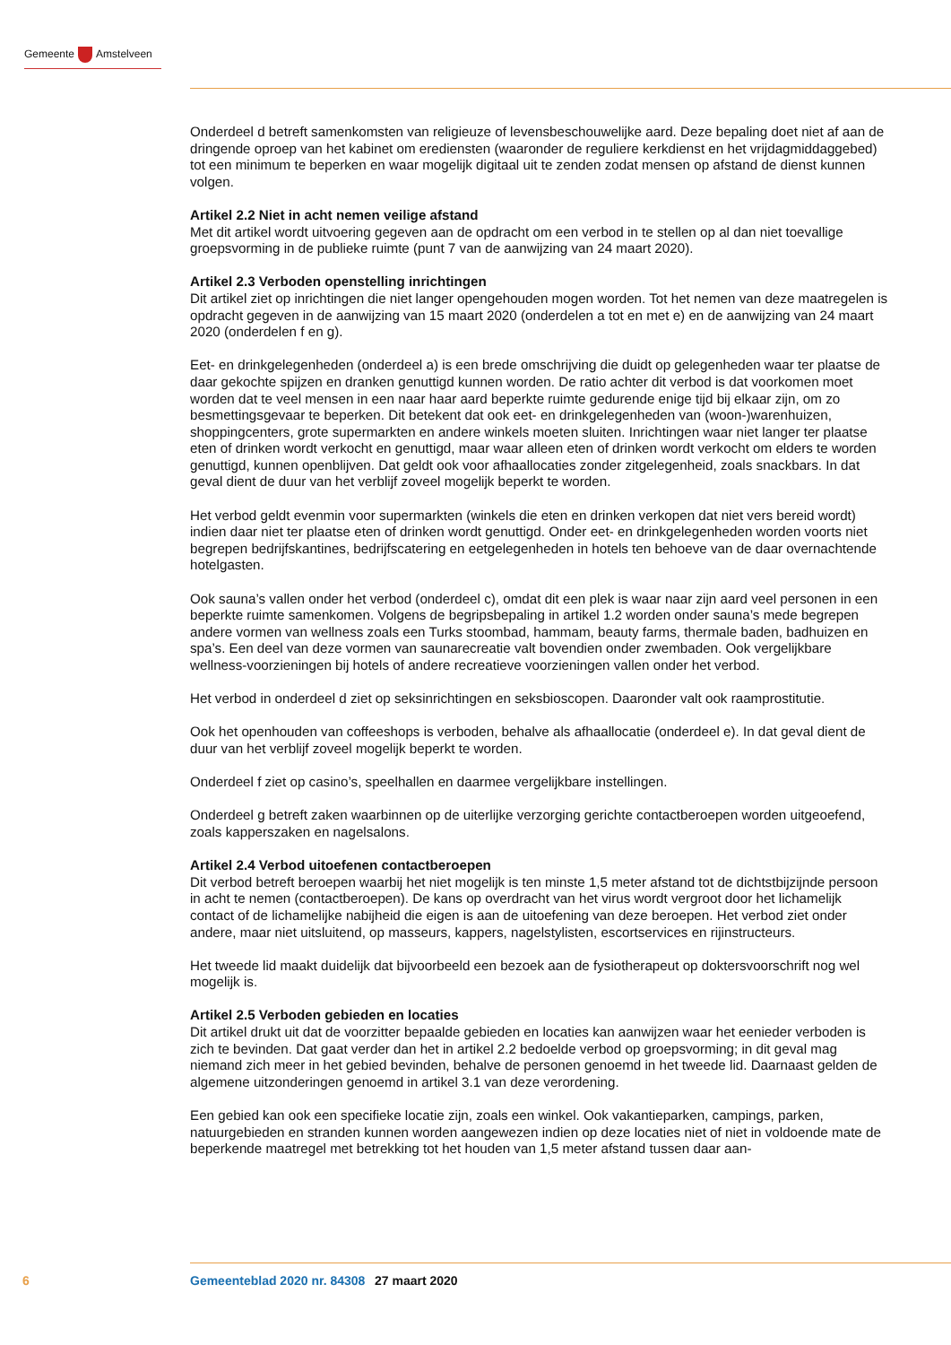Gemeente Amstelveen
Onderdeel d betreft samenkomsten van religieuze of levensbeschouwelijke aard. Deze bepaling doet niet af aan de dringende oproep van het kabinet om erediensten (waaronder de reguliere kerkdienst en het vrijdagmiddaggebed) tot een minimum te beperken en waar mogelijk digitaal uit te zenden zodat mensen op afstand de dienst kunnen volgen.
Artikel 2.2 Niet in acht nemen veilige afstand
Met dit artikel wordt uitvoering gegeven aan de opdracht om een verbod in te stellen op al dan niet toevallige groepsvorming in de publieke ruimte (punt 7 van de aanwijzing van 24 maart 2020).
Artikel 2.3 Verboden openstelling inrichtingen
Dit artikel ziet op inrichtingen die niet langer opengehouden mogen worden. Tot het nemen van deze maatregelen is opdracht gegeven in de aanwijzing van 15 maart 2020 (onderdelen a tot en met e) en de aanwijzing van 24 maart 2020 (onderdelen f en g).
Eet- en drinkgelegenheden (onderdeel a) is een brede omschrijving die duidt op gelegenheden waar ter plaatse de daar gekochte spijzen en dranken genuttigd kunnen worden. De ratio achter dit verbod is dat voorkomen moet worden dat te veel mensen in een naar haar aard beperkte ruimte gedurende enige tijd bij elkaar zijn, om zo besmettingsgevaar te beperken. Dit betekent dat ook eet- en drinkgelegenheden van (woon-)warenhuizen, shoppingcenters, grote supermarkten en andere winkels moeten sluiten. Inrichtingen waar niet langer ter plaatse eten of drinken wordt verkocht en genuttigd, maar waar alleen eten of drinken wordt verkocht om elders te worden genuttigd, kunnen openblijven. Dat geldt ook voor afhaallocaties zonder zitgelegenheid, zoals snackbars. In dat geval dient de duur van het verblijf zoveel mogelijk beperkt te worden.
Het verbod geldt evenmin voor supermarkten (winkels die eten en drinken verkopen dat niet vers bereid wordt) indien daar niet ter plaatse eten of drinken wordt genuttigd. Onder eet- en drinkgelegenheden worden voorts niet begrepen bedrijfskantines, bedrijfscatering en eetgelegenheden in hotels ten behoeve van de daar overnachtende hotelgasten.
Ook sauna’s vallen onder het verbod (onderdeel c), omdat dit een plek is waar naar zijn aard veel personen in een beperkte ruimte samenkomen. Volgens de begripsbepaling in artikel 1.2 worden onder sauna’s mede begrepen andere vormen van wellness zoals een Turks stoombad, hammam, beauty farms, thermale baden, badhuizen en spa’s. Een deel van deze vormen van saunarecreatie valt bovendien onder zwembaden. Ook vergelijkbare wellness-voorzieningen bij hotels of andere recreatieve voorzieningen vallen onder het verbod.
Het verbod in onderdeel d ziet op seksinrichtingen en seksbioscopen. Daaronder valt ook raamprostitutie.
Ook het openhouden van coffeeshops is verboden, behalve als afhaallocatie (onderdeel e). In dat geval dient de duur van het verblijf zoveel mogelijk beperkt te worden.
Onderdeel f ziet op casino’s, speelhallen en daarmee vergelijkbare instellingen.
Onderdeel g betreft zaken waarbinnen op de uiterlijke verzorging gerichte contactberoepen worden uitgeoefend, zoals kapperszaken en nagelsalons.
Artikel 2.4 Verbod uitoefenen contactberoepen
Dit verbod betreft beroepen waarbij het niet mogelijk is ten minste 1,5 meter afstand tot de dichtstbijzijnde persoon in acht te nemen (contactberoepen). De kans op overdracht van het virus wordt vergroot door het lichamelijk contact of de lichamelijke nabijheid die eigen is aan de uitoefening van deze beroepen. Het verbod ziet onder andere, maar niet uitsluitend, op masseurs, kappers, nagelstylisten, escortservices en rijinstructeurs.
Het tweede lid maakt duidelijk dat bijvoorbeeld een bezoek aan de fysiotherapeut op doktersvoorschrift nog wel mogelijk is.
Artikel 2.5 Verboden gebieden en locaties
Dit artikel drukt uit dat de voorzitter bepaalde gebieden en locaties kan aanwijzen waar het eenieder verboden is zich te bevinden. Dat gaat verder dan het in artikel 2.2 bedoelde verbod op groepsvorming; in dit geval mag niemand zich meer in het gebied bevinden, behalve de personen genoemd in het tweede lid. Daarnaast gelden de algemene uitzonderingen genoemd in artikel 3.1 van deze verordening.
Een gebied kan ook een specifieke locatie zijn, zoals een winkel. Ook vakantieparken, campings, parken, natuurgebieden en stranden kunnen worden aangewezen indien op deze locaties niet of niet in voldoende mate de beperkende maatregel met betrekking tot het houden van 1,5 meter afstand tussen daar aan-
6 Gemeenteblad 2020 nr. 84308 27 maart 2020